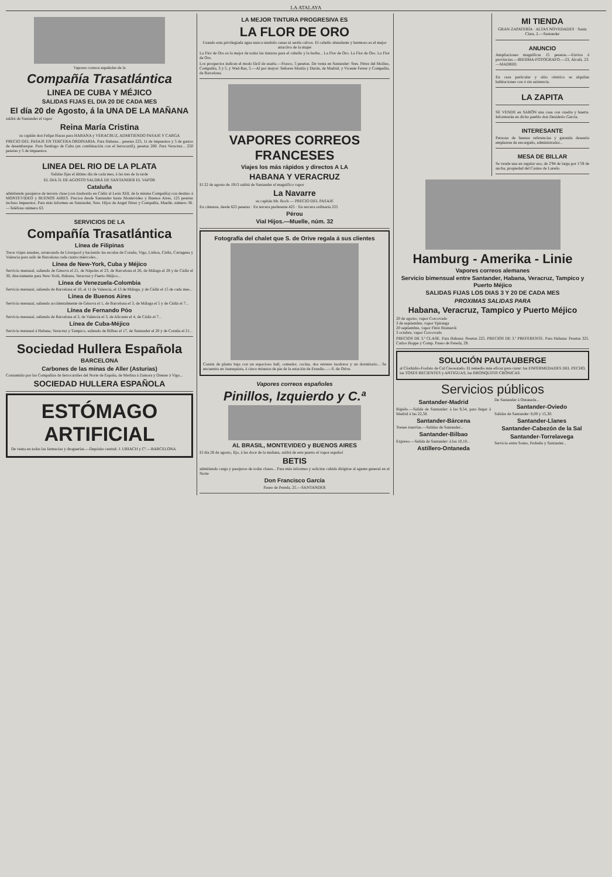LA ATALAYA
Vapores correos españoles de la
Compañía Trasatlántica
LINEA DE CUBA Y MÉJICO
SALIDAS FIJAS EL DIA 20 DE CADA MES
El día 20 de Agosto, á la UNA DE LA MAÑANA
saldrá de Santander el vapor
Reina María Cristina
su capitán don Felipe Hazas para HABANA y VERACRUZ, ADMITIENDO PASAJE Y CARGA
PRECIO DEL PASAJE EN TERCERA ORDINARIA. Para Habana... pesetas 225, 11 de impuestos y 5 de gastos de desembarque. Para Santiago de Cuba (en combinación con el ferrocarril), pesetas 260. Para Veracruz... 250 pesetas y 5 de impuestos.
LINEA DEL RIO DE LA PLATA
Salidas fijas el último día de cada mes, á las tres de la tarde
EL DIA 31 DE AGOSTO SALDRÁ DE SANTANDER EL VAPOR
Cataluña
admitiendo pasajeros de tercera clase (con trasbordo en Cádiz al León XIII, de la misma Compañía) con destino á MONTEVIDEO y BUENOS AIRES. Precios desde Santander hasta Montevideo y Buenos Aires, 125 pesetas incluso impuestos. Para más informes en Santander, Sres. Hijos de Angel Pérez y Compañía, Muelle, número 36.—Teléfono número 63.
SERVICIOS DE LA
Compañía Trasatlántica
Línea de Filipinas
Trece viajes anuales, arrancando de Liverpool y haciendo las escalas de Coruña, Vigo, Lisboa, Cádiz, Cartagena y Valencia para salir de Barcelona cada cuatro miércoles...
Línea de New-York, Cuba y Méjico
Servicio mensual, saliendo de Génova el 21, de Nápoles el 23, de Barcelona el 26, de Málaga el 28 y de Cádiz el 30, directamente para New-York, Habana, Veracruz y Puerto Méjico...
Línea de Venezuela-Colombia
Servicio mensual, saliendo de Barcelona el 10, el 11 de Valencia, el 13 de Málaga, y de Cádiz el 15 de cada mes...
Línea de Buenos Aires
Servicio mensual, saliendo accidentalmente de Génova el 1, de Barcelona el 3, de Málaga el 5 y de Cádiz el 7...
Línea de Fernando Póo
Servicio mensual, saliendo de Barcelona el 2, de Valencia el 3, de Alicante el 4, de Cádiz el 7...
Línea de Cuba-Méjico
Servicio mensual á Habana, Veracruz y Tampico, saliendo de Bilbao el 17, de Santander el 20 y de Coruña el 21...
Sociedad Hullera Española
BARCELONA
Carbones de las minas de Aller (Asturias)
Consumido por las Compañías de ferrocarriles del Norte de España, de Medina á Zamora y Orense á Vigo...
SOCIEDAD HULLERA ESPAÑOLA
ESTÓMAGO ARTIFICIAL
De venta en todas las farmacias y droguerías.—Depósito central: J. URIACH y Cª.—BARCELONA
LA MEJOR TINTURA PROGRESIVA ES
LA FLOR DE ORO
Usando esta privilegiada agua nunca tendréis canas ni seréis calvos. El cabello abundante y hermoso es el mejor atractivo de la mujer
La Flor de Oro es la mejor de todas las tinturas para el cabello y la barba... La Flor de Oro. La Flor de Oro. La Flor de Oro.
Los prospectos indican el modo fácil de usarla.—Frasco, 5 pesetas. De venta en Santander: Sres. Pérez del Molino, Compañía, 3 y 5, y Wad-Ras, 5.—Al por mayor: Señores Martín y Durán, de Madrid, y Vicente Ferrer y Compañía, de Barcelona.
VAPORES CORREOS FRANCESES
Viajes los más rápidos y directos A LA
HABANA Y VERACRUZ
El 22 de agosto de 1913 saldrá de Santander el magnífico vapor
La Navarre
su capitán Mr. Roch — PRECIO DEL PASAJE
En cámaras, desde 625 pesetas · En tercera preferente 425 · En tercera ordinaria 225
Pérou
Vial Hijos.—Muelle, núm. 32
Fotografía del chalet que S. de Orive regala á sus clientes
Consta de planta baja con un espacioso hall, comedor, cocina, dos retretes inodoros y un dormitorio... Se encuentra en Jaurequista, á cinco minutos de pie de la estación de Erandio...—S. de Orive.
Vapores correos españoles
Pinillos, Izquierdo y C.ª
AL BRASIL, MONTEVIDEO y BUENOS AIRES
El día 26 de agosto, fijo, á las doce de la mañana, saldrá de este puerto el vapor español
BETIS
admitiendo carga y pasajeros de todas clases... Para más informes y solicitar cabida dirigirse al agente general en el Norte
Don Francisco García
Paseo de Pereda, 25.—SANTANDER
MI TIENDA
GRAN ZAPATERÍA · ALTAS NOVEDADES · Santa Clara, 2.—Santander
ANUNCIO
Ampliaciones magníficas 15 pesetas.—Envíos á provincias.—BIEDMA-FOTOGRAFO.—23, Alcalá, 23.—MADRID.
En casa particular y sitio céntrico se alquilan habitaciones con ó sin asistencia.
LA ZAPITA
SE VENDE en SARÓN una casa con cuadra y huerta. Informarán en dicho pueblo don Desiderio García.
INTERESANTE
Persona de buenas referencias y garantía desearía emplearse de encargado, administrador...
MESA DE BILLAR
Se vende una en regular uso, de 2'94 de larga por 1'59 de ancha, propiedad del Casino de Laredo.
Hamburg - Amerika - Linie
Vapores correos alemanes
Servicio bimensual entre Santander, Habana, Veracruz, Tampico y Puerto Méjico
SALIDAS FIJAS LOS DIAS 3 Y 20 DE CADA MES
PROXIMAS SALIDAS PARA
Habana, Veracruz, Tampico y Puerto Méjico
20 de agosto, vapor Corcovado
3 de septiembre, vapor Ypiranga
20 septiembre, vapor Fürst Bismarck
3 octubre, vapor Corcovado
PRECIOS DE 3.ª CLASE. Para Habana: Pesetas 225. PRECIOS DE 3.ª PREFERENTE. Para Habana: Pesetas 325. Carlos Hoppe y Comp. Paseo de Pereda, 29.
SOLUCIÓN PAUTAUBERGE
al Clorhidro-Fosfato de Cal Creosotado. El remedio más eficaz para curar: las ENFERMEDADES DEL PECHO, las TOSES RECIENTES y ANTIGUAS, las BRONQUITIS CRÓNICAS.
Servicios públicos
Santander-Madrid
Rápido.—Salida de Santander: á las 9,54, para llegar á Madrid á las 22,58.
Santander-Bárcena
Trenes tranvías.—Salidas de Santander...
Santander-Bilbao
Expreso.—Salida de Santander: á las 10,10...
Astillero-Ontaneda
De Santander á Ontaneda...
Santander-Oviedo
Salidas de Santander: 8,00 y 15,30.
Santander-Llanes
Santander-Cabezón de la Sal
Santander-Torrelavega
Servicio entre Somo, Pedreña y Santander...